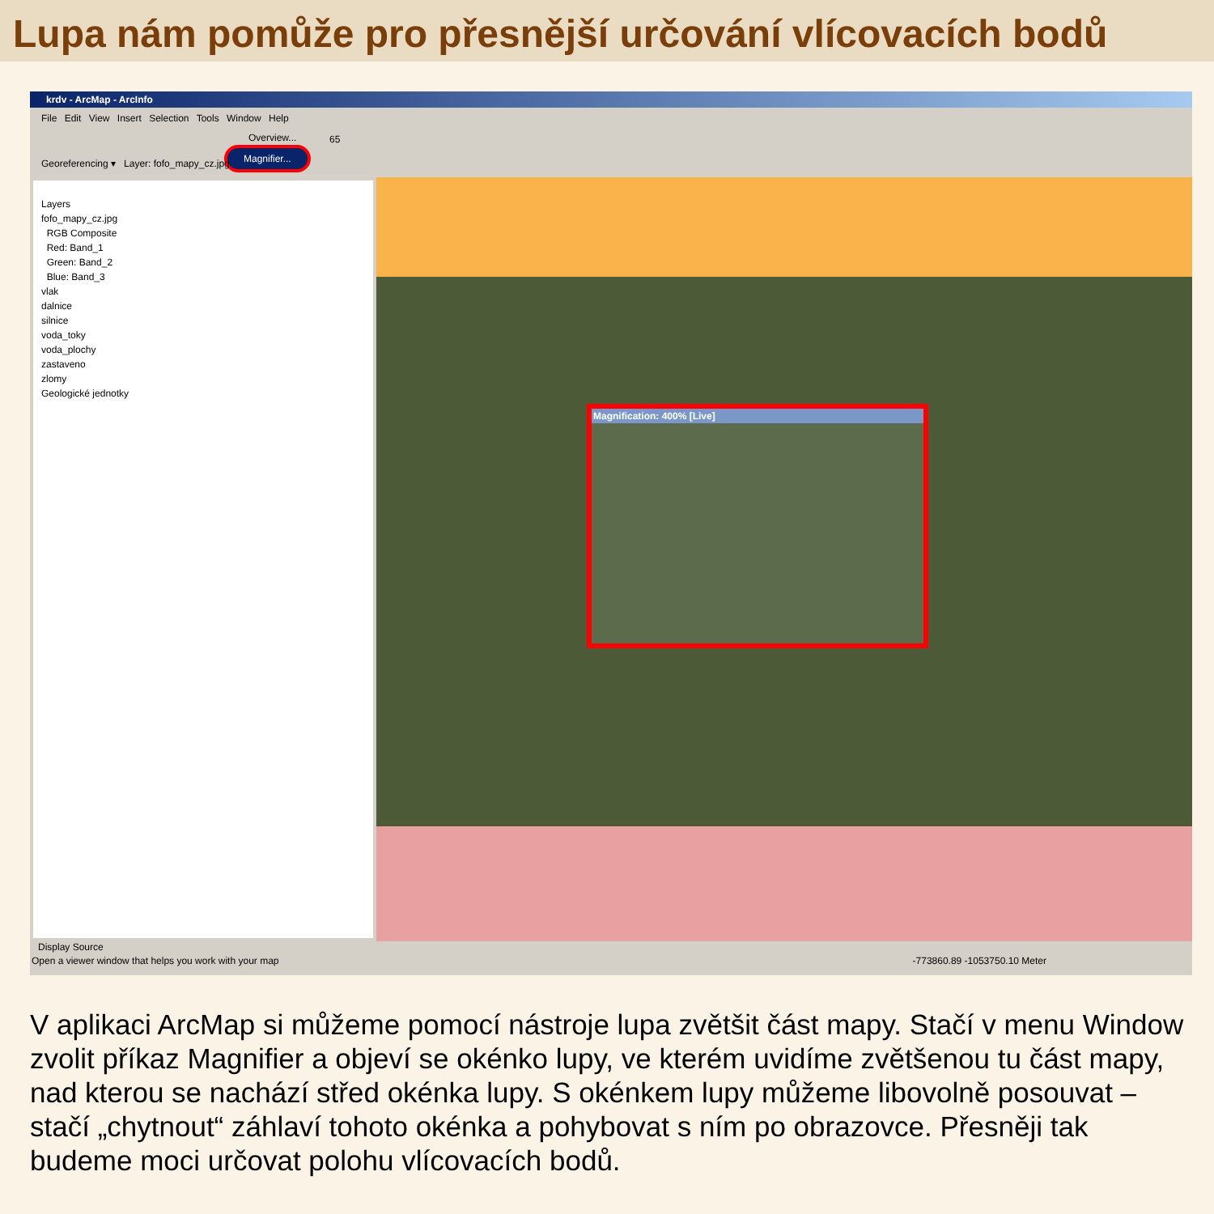Lupa nám pomůže pro přesnější určování vlícovacích bodů
krdv - ArcMap - ArcInfo
File Edit View Insert Selection Tools Window Help
Overview...
Magnifier...
Georeferencing ▾ Layer: fofo_mapy_cz.jpg
65
Layers
fofo_mapy_cz.jpg
RGB Composite
Red: Band_1
Green: Band_2
Blue: Band_3
vlak
dalnice
silnice
voda_toky
voda_plochy
zastaveno
zlomy
Geologické jednotky
Magnification: 400% [Live]
Display Source
Open a viewer window that helps you work with your map -773860.89 -1053750.10 Meter
V aplikaci ArcMap si můžeme pomocí nástroje lupa zvětšit část mapy. Stačí v menu Window zvolit příkaz Magnifier a objeví se okénko lupy, ve kterém uvidíme zvětšenou tu část mapy, nad kterou se nachází střed okénka lupy. S okénkem lupy můžeme libovolně posouvat – stačí „chytnout“ záhlaví tohoto okénka a pohybovat s ním po obrazovce. Přesněji tak budeme moci určovat polohu vlícovacích bodů.